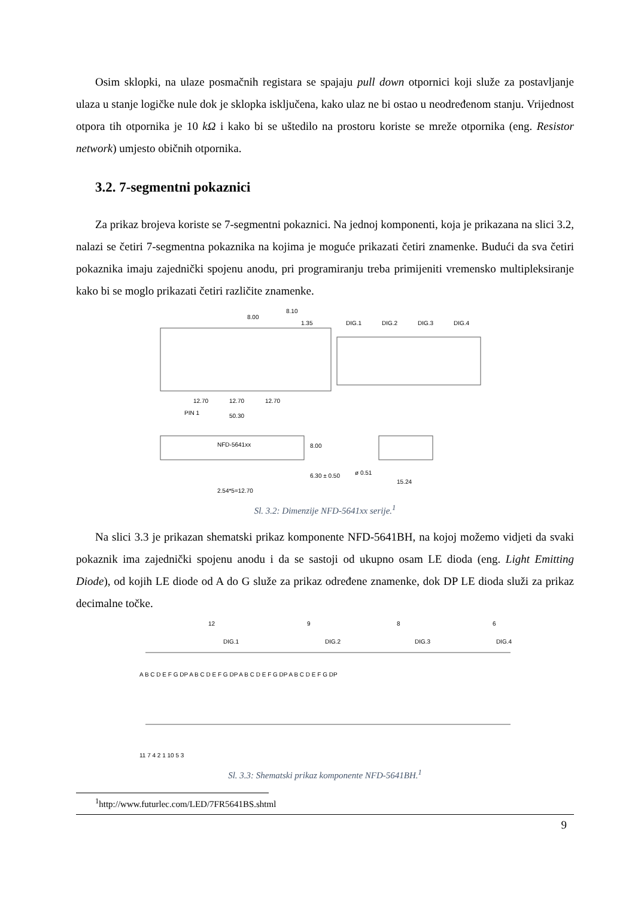Osim sklopki, na ulaze posmačnih registara se spajaju pull down otpornici koji služe za postavljanje ulaza u stanje logičke nule dok je sklopka isključena, kako ulaz ne bi ostao u neodređenom stanju. Vrijednost otpora tih otpornika je 10 kΩ i kako bi se uštedilo na prostoru koriste se mreže otpornika (eng. Resistor network) umjesto običnih otpornika.
3.2. 7-segmentni pokaznici
Za prikaz brojeva koriste se 7-segmentni pokaznici. Na jednoj komponenti, koja je prikazana na slici 3.2, nalazi se četiri 7-segmentna pokaznika na kojima je moguće prikazati četiri znamenke. Budući da sva četiri pokaznika imaju zajednički spojenu anodu, pri programiranju treba primijeniti vremensko multipleksiranje kako bi se moglo prikazati četiri različite znamenke.
8.10
8.00
1.35
DIG.1
DIG.2
DIG.3
DIG.4
12.70
12.70
12.70
PIN 1
50.30
NFD-5641xx
8.00
6.30 ± 0.50
ø 0.51
15.24
2.54*5=12.70
Sl. 3.2: Dimenzije NFD-5641xx serije.<sup>1</sup>
Na slici 3.3 je prikazan shematski prikaz komponente NFD-5641BH, na kojoj možemo vidjeti da svaki pokaznik ima zajednički spojenu anodu i da se sastoji od ukupno osam LE dioda (eng. Light Emitting Diode), od kojih LE diode od A do G služe za prikaz određene znamenke, dok DP LE dioda služi za prikaz decimalne točke.
12
9
8
6
DIG.1
DIG.2
DIG.3
DIG.4
A B C D E F G DP A B C D E F G DP A B C D E F G DP A B C D E F G DP
11 7 4 2 1 10 5 3
Sl. 3.3: Shematski prikaz komponente NFD-5641BH.<sup>1</sup>
<sup>1</sup> http://www.futurlec.com/LED/7FR5641BS.shtml
9